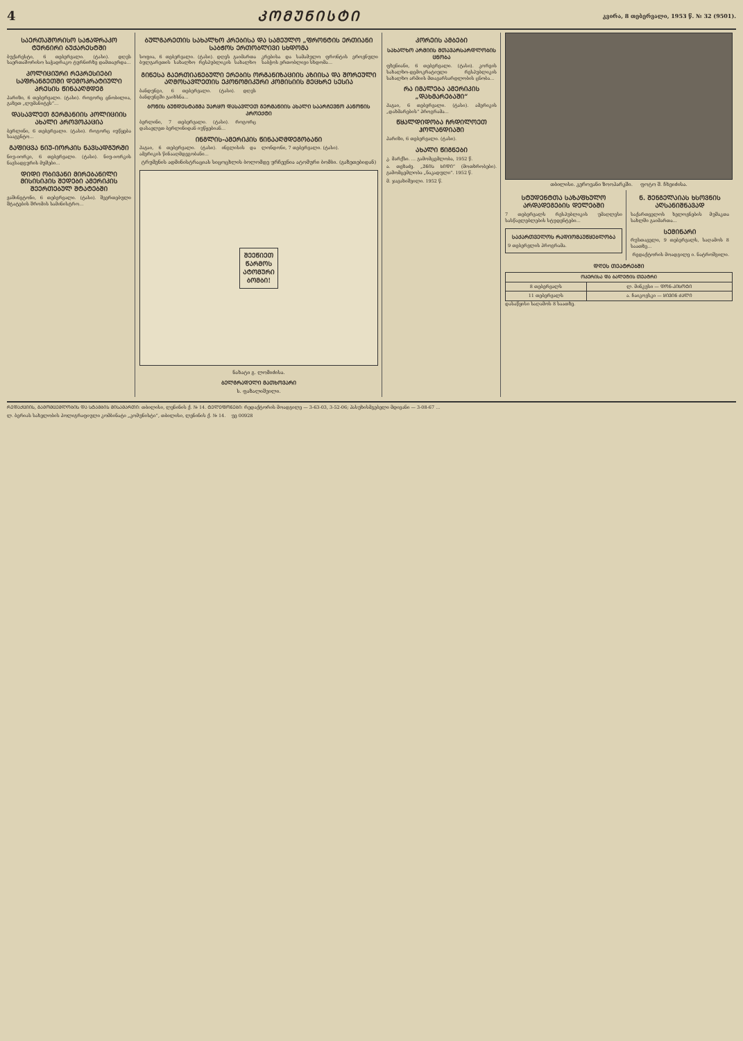4 ᲙᲝᲛᲣᲜᲘᲡᲢᲘ კვირა, 8 თებერვალი, 1953 წ. № 32 (9501).
ᲡᲐᲔᲠᲗᲐᲨᲝᲠᲘᲡᲝ ᲡᲐᲭᲐᲓᲠᲐᲙᲝ ᲢᲣᲠᲜᲘᲠᲘ ᲑᲣᲥᲐᲠᲔᲡᲢᲨᲘ
ბუქარესტი, 6 თებერვალი. (ტასი). დღეს საერთაშორისო საჭადრაკო ტურნირზე დამთავრდა...
ᲞᲝᲚᲘᲪᲘᲣᲠᲘ ᲠᲔᲞᲠᲔᲡᲘᲔᲑᲘ ᲡᲐᲤᲠᲐᲜᲒᲔᲗᲨᲘ ᲓᲔᲛᲝᲙᲠᲐᲢᲘᲣᲚᲘ ᲞᲠᲔᲡᲘᲡ ᲬᲘᲜᲐᲐᲦᲛᲓᲔᲒ
პარიზი, 6 თებერვალი. (ტასი). როგორც ცნობილია, გაზეთ „ლუმანიტეს“...
ᲓᲐᲡᲐᲕᲚᲔᲗ ᲒᲔᲠᲛᲐᲜᲘᲘᲡ ᲞᲝᲚᲘᲪᲘᲘᲡ ᲐᲮᲐᲚᲘ ᲞᲠᲝᲕᲝᲙᲐᲪᲘᲐ
ბერლინი, 6 თებერვალი. (ტასი). როგორც იუწყება სააგენტო...
ᲒᲐᲤᲘᲪᲕᲐ ᲜᲘᲣ-ᲘᲝᲠᲙᲘᲡ ᲜᲐᲕᲡᲐᲓᲒᲣᲠᲨᲘ
ნიუ-იორკი, 6 თებერვალი. (ტასი). ნიუ-იორკის ნავსადგურის მუშები...
ᲓᲘᲓᲘ ᲝᲑᲘᲕᲐᲜᲘ ᲛᲘᲠᲔᲑᲐᲜᲘᲚᲘ ᲛᲘᲡᲘᲡᲘᲞᲘᲡ ᲨᲔᲓᲔᲑᲘ ᲐᲛᲔᲠᲘᲙᲘᲡ ᲨᲔᲔᲠᲗᲔᲑᲣᲚ ᲨᲢᲐᲢᲔᲑᲨᲘ
ვაშინგტონი, 6 თებერვალი. (ტასი). შეერთებული შტატების შრომის სამინისტრო...
ᲑᲣᲚᲒᲐᲠᲔᲗᲘᲡ ᲡᲐᲮᲐᲚᲮᲝ ᲙᲠᲔᲑᲘᲡᲐ ᲓᲐ ᲡᲐᲛᲔᲣᲚᲝ „ᲤᲠᲝᲜᲢᲘᲡ ᲔᲠᲗᲘᲐᲜᲘ ᲡᲐᲑᲭᲝᲡ ᲔᲠᲗᲝᲑᲚᲘᲕᲘ ᲡᲮᲓᲝᲛᲐ
სოფია, 6 თებერვალი. (ტასი). დღეს გაიმართა ბულგარეთის სახალხო რესპუბლიკის სახალხო კრებისა და სამამულო ფრონტის ეროვნული საბჭოს ერთობლივი სხდომა...
ᲒᲘᲜᲔᲡᲐ ᲒᲐᲔᲠᲗᲘᲐᲜᲔᲑᲣᲚᲘ ᲔᲠᲔᲑᲘᲡ ᲝᲠᲒᲐᲜᲘᲖᲐᲪᲘᲘᲡ ᲐᲖᲘᲘᲡᲐ ᲓᲐ ᲨᲝᲠᲔᲣᲚᲘ ᲐᲦᲛᲝᲡᲐᲕᲚᲔᲗᲘᲡ ᲔᲙᲝᲜᲝᲛᲘᲙᲣᲠᲘ ᲙᲝᲛᲘᲡᲘᲘᲡ ᲛᲔᲪᲮᲠᲔ ᲡᲔᲡᲘᲐ
ბანდუნგი, 6 თებერვალი. (ტასი). დღეს ბანდუნგში გაიხსნა...
ᲑᲝᲜᲘᲡ ᲑᲣᲜᲓᲔᲡᲢᲐᲒᲛᲐ ᲣᲐᲠᲧᲝ ᲓᲐᲡᲐᲕᲚᲔᲗ ᲒᲔᲠᲛᲐᲜᲘᲘᲡ ᲐᲮᲐᲚᲘ ᲡᲐᲐᲠᲩᲔᲕᲜᲝ ᲙᲐᲜᲝᲜᲘᲡ ᲞᲠᲝᲔᲥᲢᲘ
ბერლინი, 7 თებერვალი. (ტასი). როგორც დასავლეთ ბერლინიდან იუწყებიან...
ᲘᲜᲒᲚᲘᲡ-ᲐᲛᲔᲠᲘᲙᲘᲡ ᲬᲘᲜᲐᲐᲦᲛᲓᲔᲒᲝᲑᲐᲜᲘ
ჰაგაი, 6 თებერვალი. (ტასი). ინგლისის და ამერიკის წინააღმდეგობანი...
ლონდონი, 7 თებერვალი. (ტასი).
ტრუმენის ადმინისტრაციას სიცოცხლის ბოლომდე ურჩევნია ატომური ბომბი. (გაზეთებიდან)
ᲨᲔᲔᲬᲘᲔᲗ
ᲬᲐᲠᲛᲝᲡ
ᲐᲢᲝᲛᲣᲠᲘ
ᲑᲝᲛᲑᲘ!
ნახატი გ. ლომიძისა.
ᲑᲔᲚᲒᲠᲐᲓᲔᲚᲘ ᲛᲐᲗᲮᲝᲕᲐᲠᲘ
ს. ფაზალიშვილი.
ᲙᲝᲠᲔᲘᲡ ᲐᲛᲑᲔᲑᲘ
ᲡᲐᲮᲐᲚᲮᲝ ᲐᲠᲛᲘᲘᲡ ᲛᲗᲐᲕᲐᲠᲡᲐᲠᲓᲚᲝᲑᲘᲡ ᲪᲜᲝᲑᲐ
ფხენიანი, 6 თებერვალი. (ტასი). კორეის სახალხო-დემოკრატიული რესპუბლიკის სახალხო არმიის მთავარსარდლობის ცნობა...
ᲠᲐ ᲘᲛᲐᲚᲔᲑᲐ ᲐᲛᲔᲠᲘᲙᲘᲡ „ᲓᲐᲮᲛᲐᲠᲔᲑᲐᲨᲘ“
ჰაგაი, 6 თებერვალი. (ტასი). ამერიკის „დახმარების“ პროგრამა...
ᲬᲧᲐᲚᲓᲘᲓᲝᲑᲐ ᲩᲠᲓᲘᲚᲝᲔᲗ ᲰᲝᲚᲐᲜᲓᲘᲐᲨᲘ
პარიზი, 6 თებერვალი. (ტასი).
ᲐᲮᲐᲚᲘ ᲬᲘᲒᲜᲔᲑᲘ
კ. მარქსი. ... გამომცემლობა, 1952 წ.
ა. თეზაძე. „ᲣᲜᲘᲡ ᲮᲘᲓᲘ“ (მოთხრობები). გამომცემლობა „ნაკადული“. 1952 წ.
მ. ჯავახიშვილი. 1952 წ.
თბილისი. კეროვანი ზოოპარკში. ფოტო შ. ჩხეიძისა.
ᲡᲢᲣᲓᲔᲜᲢᲗᲐ ᲡᲐᲖᲐᲤᲮᲣᲚᲝ ᲐᲠᲓᲐᲓᲔᲒᲔᲑᲘᲡ ᲓᲔᲚᲔᲑᲨᲘ
7 თებერვალს რესპუბლიკის უმაღლესი სასწავლებლების სტუდენტები...
ᲡᲐᲥᲐᲠᲗᲕᲔᲚᲝᲡ ᲠᲐᲓᲘᲝᲛᲐᲣᲬᲧᲔᲑᲚᲝᲑᲐ
9 თებერვლის პროგრამა.
Ნ. ᲨᲔᲜᲒᲔᲚᲐᲘᲐᲡ ᲮᲡᲝᲕᲜᲘᲡ ᲐᲦᲡᲐᲜᲘᲨᲜᲐᲕᲐᲓ
საქართველოს ხელოვნების მუშაკთა სახლში გაიმართა...
ᲡᲔᲛᲘᲜᲐᲠᲘ
რუსთაველი, 9 თებერვალს, საღამოს 8 საათზე...
რედაქტორის მოადგილე ი. ნატროშვილი.
ᲓᲦᲔᲡ ᲗᲔᲐᲢᲠᲔᲑᲨᲘ
| ᲝᲞᲔᲠᲘᲡᲐ ᲓᲐ ᲑᲐᲚᲔᲢᲘᲡ ᲗᲔᲐᲢᲠᲘ | |
| --- | --- |
| 8 თებერვალს | ლ. მინკუსი — ᲓᲝᲜ-ᲙᲘᲮᲝᲢᲘ |
| 11 თებერვალს | ა. ჩაიკოვსკი — ᲧᲘᲕᲘᲜ ᲫᲐᲚᲘ |
დასაწყისი საღამოს 8 საათზე.
ᲠᲔᲓᲐᲥᲪᲘᲘᲡ, ᲒᲐᲛᲝᲛᲪᲔᲛᲚᲝᲑᲘᲡ ᲓᲐ ᲡᲢᲐᲛᲑᲘᲡ ᲛᲘᲡᲐᲛᲐᲠᲗᲘ: თბილისი, ლენინის ქ. № 14. ᲢᲔᲚᲔᲤᲝᲜᲔᲑᲘ: რედაქტორის მოადგილე — 3-63-03, 3-52-06; პასუხისმგებელი მდივანი — 3-08-67 ...
ლ. ბერიას სახელობის პოლიგრაფიული კომბინატი „კომუნისტი“, თბილისი, ლენინის ქ. № 14. უე 00928